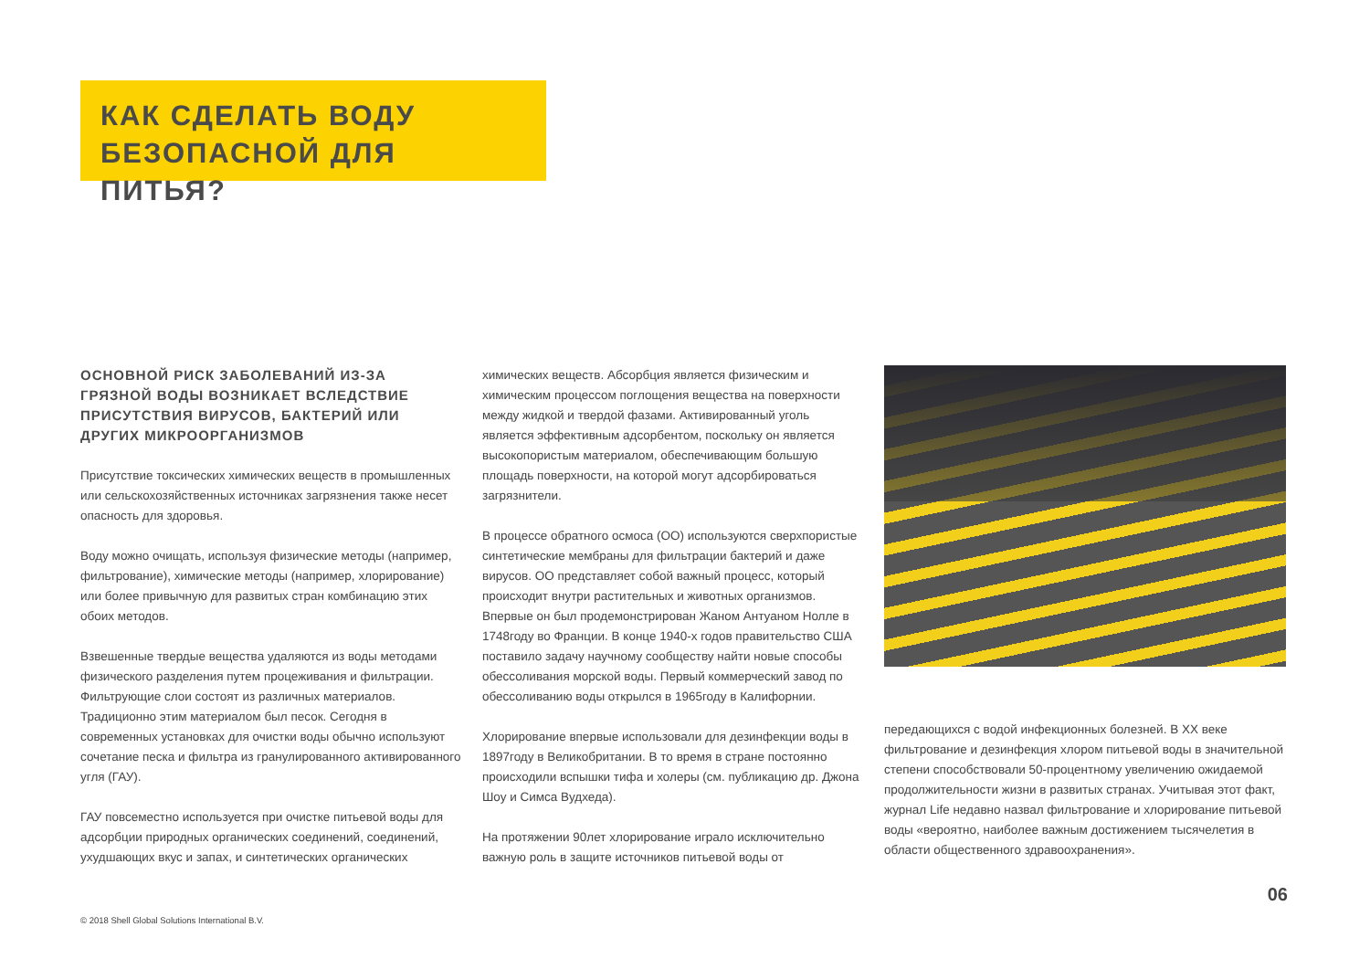КАК СДЕЛАТЬ ВОДУ БЕЗОПАСНОЙ ДЛЯ ПИТЬЯ?
ОСНОВНОЙ РИСК ЗАБОЛЕВАНИЙ ИЗ-ЗА ГРЯЗНОЙ ВОДЫ ВОЗНИКАЕТ ВСЛЕДСТВИЕ ПРИСУТСТВИЯ ВИРУСОВ, БАКТЕРИЙ ИЛИ ДРУГИХ МИКРООРГАНИЗМОВ
Присутствие токсических химических веществ в промышленных или сельскохозяйственных источниках загрязнения также несет опасность для здоровья.
Воду можно очищать, используя физические методы (например, фильтрование), химические методы (например, хлорирование) или более привычную для развитых стран комбинацию этих обоих методов.
Взвешенные твердые вещества удаляются из воды методами физического разделения путем процеживания и фильтрации. Фильтрующие слои состоят из различных материалов. Традиционно этим материалом был песок. Сегодня в современных установках для очистки воды обычно используют сочетание песка и фильтра из гранулированного активированного угля (ГАУ).
ГАУ повсеместно используется при очистке питьевой воды для адсорбции природных органических соединений, соединений, ухудшающих вкус и запах, и синтетических органических
химических веществ. Абсорбция является физическим и химическим процессом поглощения вещества на поверхности между жидкой и твердой фазами. Активированный уголь является эффективным адсорбентом, поскольку он является высокопористым материалом, обеспечивающим большую площадь поверхности, на которой могут адсорбироваться загрязнители.
В процессе обратного осмоса (ОО) используются сверхпористые синтетические мембраны для фильтрации бактерий и даже вирусов. ОО представляет собой важный процесс, который происходит внутри растительных и животных организмов. Впервые он был продемонстрирован Жаном Антуаном Нолле в 1748году во Франции. В конце 1940-х годов правительство США поставило задачу научному сообществу найти новые способы обессоливания морской воды. Первый коммерческий завод по обессоливанию воды открылся в 1965году в Калифорнии.
Хлорирование впервые использовали для дезинфекции воды в 1897году в Великобритании. В то время в стране постоянно происходили вспышки тифа и холеры (см. публикацию др. Джона Шоу и Симса Вудхеда).
На протяжении 90лет хлорирование играло исключительно важную роль в защите источников питьевой воды от
передающихся с водой инфекционных болезней. В XX веке фильтрование и дезинфекция хлором питьевой воды в значительной степени способствовали 50-процентному увеличению ожидаемой продолжительности жизни в развитых странах. Учитывая этот факт, журнал Life недавно назвал фильтрование и хлорирование питьевой воды «вероятно, наиболее важным достижением тысячелетия в области общественного здравоохранения».
06
© 2018 Shell Global Solutions International B.V.